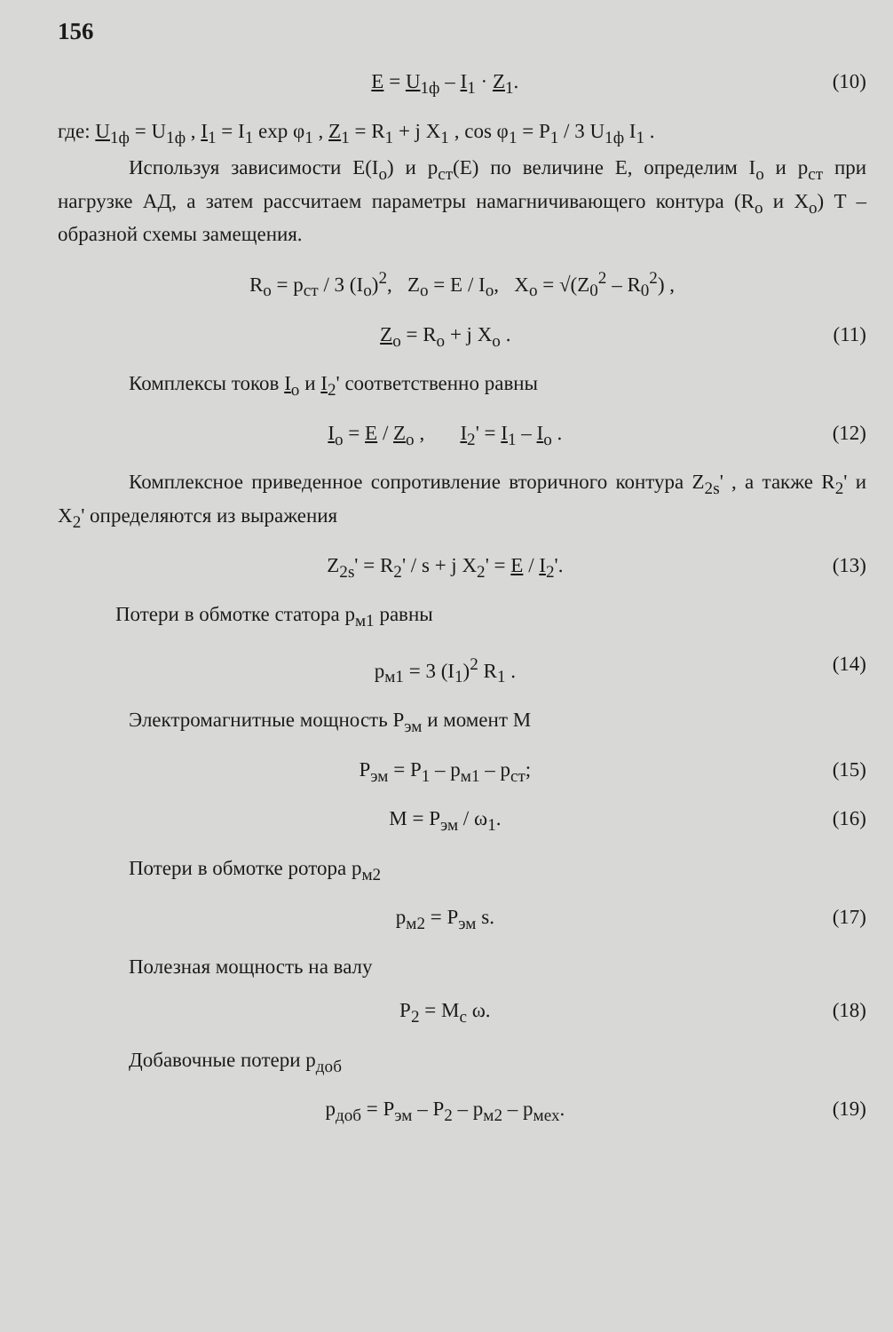156
E = U<sub>1ф</sub> – I<sub>1</sub> · Z<sub>1</sub>. (10)
где: U<sub>1ф</sub> = U<sub>1ф</sub> , I<sub>1</sub> = I<sub>1</sub> exp φ<sub>1</sub> , Z<sub>1</sub> = R<sub>1</sub> + j X<sub>1</sub> , cos φ<sub>1</sub> = P<sub>1</sub> / 3 U<sub>1ф</sub> I<sub>1</sub> .
Используя зависимости E(I<sub>o</sub>) и p<sub>ст</sub>(E) по величине E, определим I<sub>o</sub> и p<sub>ст</sub> при нагрузке АД, а затем рассчитаем параметры намагничивающего контура (R<sub>o</sub> и X<sub>o</sub>) T – образной схемы замещения.
R<sub>o</sub> = p<sub>ст</sub> / 3 (I<sub>o</sub>)<sup>2</sup>, Z<sub>o</sub> = E / I<sub>o</sub>, X<sub>o</sub> = √(Z<sub>0</sub><sup>2</sup> – R<sub>0</sub><sup>2</sup>) ,
Z<sub>o</sub> = R<sub>o</sub> + j X<sub>o</sub> . (11)
Комплексы токов I<sub>o</sub> и I<sub>2</sub>' соответственно равны
I<sub>o</sub> = E / Z<sub>o</sub> , I<sub>2</sub>' = I<sub>1</sub> – I<sub>o</sub> . (12)
Комплексное приведенное сопротивление вторичного контура Z<sub>2s</sub>' , а также R<sub>2</sub>' и X<sub>2</sub>' определяются из выражения
Z<sub>2s</sub>' = R<sub>2</sub>' / s + j X<sub>2</sub>' = E / I<sub>2</sub>'. (13)
Потери в обмотке статора p<sub>м1</sub> равны
p<sub>м1</sub> = 3 (I<sub>1</sub>)<sup>2</sup> R<sub>1</sub> . (14)
Электромагнитные мощность P<sub>эм</sub> и момент M
P<sub>эм</sub> = P<sub>1</sub> – p<sub>м1</sub> – p<sub>ст</sub>; (15)
M = P<sub>эм</sub> / ω<sub>1</sub>. (16)
Потери в обмотке ротора p<sub>м2</sub>
p<sub>м2</sub> = P<sub>эм</sub> s. (17)
Полезная мощность на валу
P<sub>2</sub> = M<sub>c</sub> ω. (18)
Добавочные потери p<sub>доб</sub>
p<sub>доб</sub> = P<sub>эм</sub> – P<sub>2</sub> – p<sub>м2</sub> – p<sub>мех</sub>. (19)